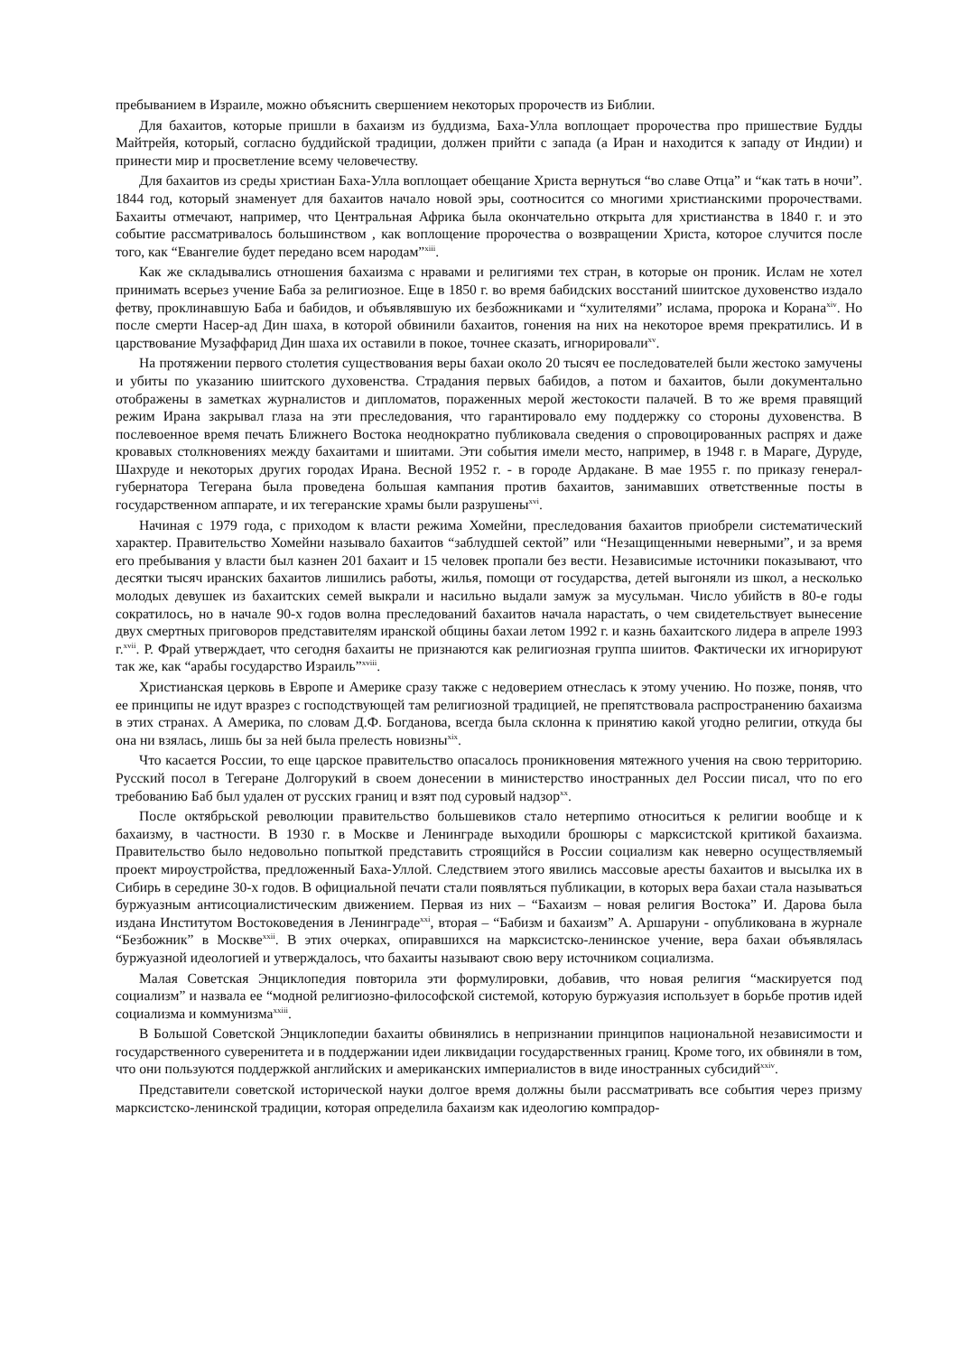пребыванием в Израиле, можно объяснить свершением некоторых пророчеств из Библии.
Для бахаитов, которые пришли в бахаизм из буддизма, Баха-Улла воплощает пророчества про пришествие Будды Майтрейя, который, согласно буддийской традиции, должен прийти с запада (а Иран и находится к западу от Индии) и принести мир и просветление всему человечеству.
Для бахаитов из среды христиан Баха-Улла воплощает обещание Христа вернуться “во славе Отца” и “как тать в ночи”. 1844 год, который знаменует для бахаитов начало новой эры, соотносится со многими христианскими пророчествами. Бахаиты отмечают, например, что Центральная Африка была окончательно открыта для христианства в 1840 г. и это событие рассматривалось большинством , как воплощение пророчества о возвращении Христа, которое случится после того, как “Евангелие будет передано всем народам”<sup>xiii</sup>.
Как же складывались отношения бахаизма с нравами и религиями тех стран, в которые он проник. Ислам не хотел принимать всерьез учение Баба за религиозное. Еще в 1850 г. во время бабидских восстаний шиитское духовенство издало фетву, проклинавшую Баба и бабидов, и объявлявшую их безбожниками и “хулителями” ислама, пророка и Корана<sup>xiv</sup>. Но после смерти Насер-ад Дин шаха, в которой обвинили бахаитов, гонения на них на некоторое время прекратились. И в царствование Музаффарид Дин шаха их оставили в покое, точнее сказать, игнорировали<sup>xv</sup>.
На протяжении первого столетия существования веры бахаи около 20 тысяч ее последователей были жестоко замучены и убиты по указанию шиитского духовенства. Страдания первых бабидов, а потом и бахаитов, были документально отображены в заметках журналистов и дипломатов, пораженных мерой жестокости палачей. В то же время правящий режим Ирана закрывал глаза на эти преследования, что гарантировало ему поддержку со стороны духовенства. В послевоенное время печать Ближнего Востока неоднократно публиковала сведения о спровоцированных распрях и даже кровавых столкновениях между бахаитами и шиитами. Эти события имели место, например, в 1948 г. в Мараге, Дуруде, Шахруде и некоторых других городах Ирана. Весной 1952 г. - в городе Ардакане. В мае 1955 г. по приказу генерал-губернатора Тегерана была проведена большая кампания против бахаитов, занимавших ответственные посты в государственном аппарате, и их тегеранские храмы были разрушены<sup>xvi</sup>.
Начиная с 1979 года, с приходом к власти режима Хомейни, преследования бахаитов приобрели систематический характер. Правительство Хомейни называло бахаитов “заблудшей сектой” или “Незащищенными неверными”, и за время его пребывания у власти был казнен 201 бахаит и 15 человек пропали без вести. Независимые источники показывают, что десятки тысяч иранских бахаитов лишились работы, жилья, помощи от государства, детей выгоняли из школ, а несколько молодых девушек из бахаитских семей выкрали и насильно выдали замуж за мусульман. Число убийств в 80-е годы сократилось, но в начале 90-х годов волна преследований бахаитов начала нарастать, о чем свидетельствует вынесение двух смертных приговоров представителям иранской общины бахаи летом 1992 г. и казнь бахаитского лидера в апреле 1993 г.<sup>xvii</sup>. Р. Фрай утверждает, что сегодня бахаиты не признаются как религиозная группа шиитов. Фактически их игнорируют так же, как “арабы государство Израиль”<sup>xviii</sup>.
Христианская церковь в Европе и Америке сразу также с недоверием отнеслась к этому учению. Но позже, поняв, что ее принципы не идут вразрез с господствующей там религиозной традицией, не препятствовала распространению бахаизма в этих странах. А Америка, по словам Д.Ф. Богданова, всегда была склонна к принятию какой угодно религии, откуда бы она ни взялась, лишь бы за ней была прелесть новизны<sup>xix</sup>.
Что касается России, то еще царское правительство опасалось проникновения мятежного учения на свою территорию. Русский посол в Тегеране Долгорукий в своем донесении в министерство иностранных дел России писал, что по его требованию Баб был удален от русских границ и взят под суровый надзор<sup>xx</sup>.
После октябрьской революции правительство большевиков стало нетерпимо относиться к религии вообще и к бахаизму, в частности. В 1930 г. в Москве и Ленинграде выходили брошюры с марксистской критикой бахаизма. Правительство было недовольно попыткой представить строящийся в России социализм как неверно осуществляемый проект мироустройства, предложенный Баха-Уллой. Следствием этого явились массовые аресты бахаитов и высылка их в Сибирь в середине 30-х годов. В официальной печати стали появляться публикации, в которых вера бахаи стала называться буржуазным антисоциалистическим движением. Первая из них – “Бахаизм – новая религия Востока” И. Дарова была издана Институтом Востоковедения в Ленинграде<sup>xxi</sup>, вторая – “Бабизм и бахаизм” А. Аршаруни - опубликована в журнале “Безбожник” в Москве<sup>xxii</sup>. В этих очерках, опиравшихся на марксистско-ленинское учение, вера бахаи объявлялась буржуазной идеологией и утверждалось, что бахаиты называют свою веру источником социализма.
Малая Советская Энциклопедия повторила эти формулировки, добавив, что новая религия “маскируется под социализм” и назвала ее “модной религиозно-философской системой, которую буржуазия использует в борьбе против идей социализма и коммунизма<sup>xxiii</sup>.
В Большой Советской Энциклопедии бахаиты обвинялись в непризнании принципов национальной независимости и государственного суверенитета и в поддержании идеи ликвидации государственных границ. Кроме того, их обвиняли в том, что они пользуются поддержкой английских и американских империалистов в виде иностранных субсидий<sup>xxiv</sup>.
Представители советской исторической науки долгое время должны были рассматривать все события через призму марксистско-ленинской традиции, которая определила бахаизм как идеологию компрадор-